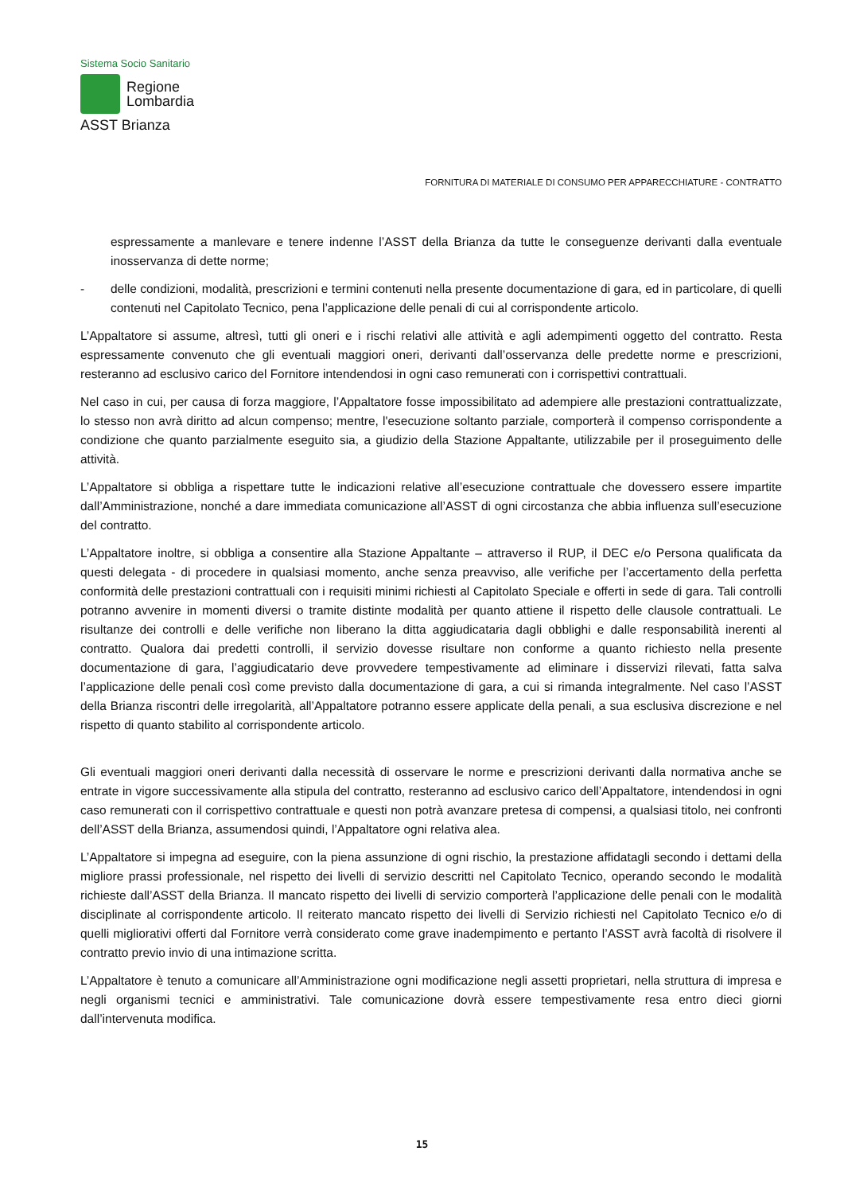Sistema Socio Sanitario
Regione
Lombardia
ASST Brianza
FORNITURA DI MATERIALE DI CONSUMO PER APPARECCHIATURE - CONTRATTO
espressamente a manlevare e tenere indenne l’ASST della Brianza da tutte le conseguenze derivanti dalla eventuale inosservanza di dette norme;
- delle condizioni, modalità, prescrizioni e termini contenuti nella presente documentazione di gara, ed in particolare, di quelli contenuti nel Capitolato Tecnico, pena l’applicazione delle penali di cui al corrispondente articolo.
L’Appaltatore si assume, altresì, tutti gli oneri e i rischi relativi alle attività e agli adempimenti oggetto del contratto. Resta espressamente convenuto che gli eventuali maggiori oneri, derivanti dall’osservanza delle predette norme e prescrizioni, resteranno ad esclusivo carico del Fornitore intendendosi in ogni caso remunerati con i corrispettivi contrattuali.
Nel caso in cui, per causa di forza maggiore, l’Appaltatore fosse impossibilitato ad adempiere alle prestazioni contrattualizzate, lo stesso non avrà diritto ad alcun compenso; mentre, l'esecuzione soltanto parziale, comporterà il compenso corrispondente a condizione che quanto parzialmente eseguito sia, a giudizio della Stazione Appaltante, utilizzabile per il proseguimento delle attività.
L’Appaltatore si obbliga a rispettare tutte le indicazioni relative all’esecuzione contrattuale che dovessero essere impartite dall’Amministrazione, nonché a dare immediata comunicazione all’ASST di ogni circostanza che abbia influenza sull’esecuzione del contratto.
L’Appaltatore inoltre, si obbliga a consentire alla Stazione Appaltante – attraverso il RUP, il DEC e/o Persona qualificata da questi delegata - di procedere in qualsiasi momento, anche senza preavviso, alle verifiche per l’accertamento della perfetta conformità delle prestazioni contrattuali con i requisiti minimi richiesti al Capitolato Speciale e offerti in sede di gara. Tali controlli potranno avvenire in momenti diversi o tramite distinte modalità per quanto attiene il rispetto delle clausole contrattuali. Le risultanze dei controlli e delle verifiche non liberano la ditta aggiudicataria dagli obblighi e dalle responsabilità inerenti al contratto. Qualora dai predetti controlli, il servizio dovesse risultare non conforme a quanto richiesto nella presente documentazione di gara, l’aggiudicatario deve provvedere tempestivamente ad eliminare i disservizi rilevati, fatta salva l’applicazione delle penali così come previsto dalla documentazione di gara, a cui si rimanda integralmente. Nel caso l’ASST della Brianza riscontri delle irregolarità, all’Appaltatore potranno essere applicate della penali, a sua esclusiva discrezione e nel rispetto di quanto stabilito al corrispondente articolo.
Gli eventuali maggiori oneri derivanti dalla necessità di osservare le norme e prescrizioni derivanti dalla normativa anche se entrate in vigore successivamente alla stipula del contratto, resteranno ad esclusivo carico dell’Appaltatore, intendendosi in ogni caso remunerati con il corrispettivo contrattuale e questi non potrà avanzare pretesa di compensi, a qualsiasi titolo, nei confronti dell’ASST della Brianza, assumendosi quindi, l’Appaltatore ogni relativa alea.
L’Appaltatore si impegna ad eseguire, con la piena assunzione di ogni rischio, la prestazione affidatagli secondo i dettami della migliore prassi professionale, nel rispetto dei livelli di servizio descritti nel Capitolato Tecnico, operando secondo le modalità richieste dall’ASST della Brianza. Il mancato rispetto dei livelli di servizio comporterà l’applicazione delle penali con le modalità disciplinate al corrispondente articolo. Il reiterato mancato rispetto dei livelli di Servizio richiesti nel Capitolato Tecnico e/o di quelli migliorativi offerti dal Fornitore verrà considerato come grave inadempimento e pertanto l’ASST avrà facoltà di risolvere il contratto previo invio di una intimazione scritta.
L’Appaltatore è tenuto a comunicare all’Amministrazione ogni modificazione negli assetti proprietari, nella struttura di impresa e negli organismi tecnici e amministrativi. Tale comunicazione dovrà essere tempestivamente resa entro dieci giorni dall’intervenuta modifica.
15